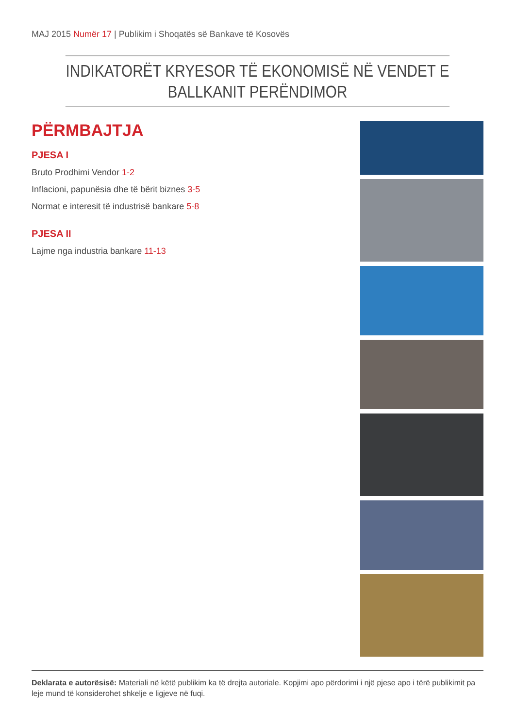MAJ 2015 Numër 17 | Publikim i Shoqatës së Bankave të Kosovës
INDIKATORËT KRYESOR TË EKONOMISË NË VENDET E BALLKANIT PERËNDIMOR
PËRMBAJTJA
PJESA I
Bruto Prodhimi Vendor 1-2
Inflacioni, papunësia dhe të bërit biznes 3-5
Normat e interesit të industrisë bankare 5-8
PJESA II
Lajme nga industria bankare 11-13
Deklarata e autorësisë: Materiali në këtë publikim ka të drejta autoriale. Kopjimi apo përdorimi i një pjese apo i tërë publikimit pa leje mund të konsiderohet shkelje e ligjeve në fuqi.